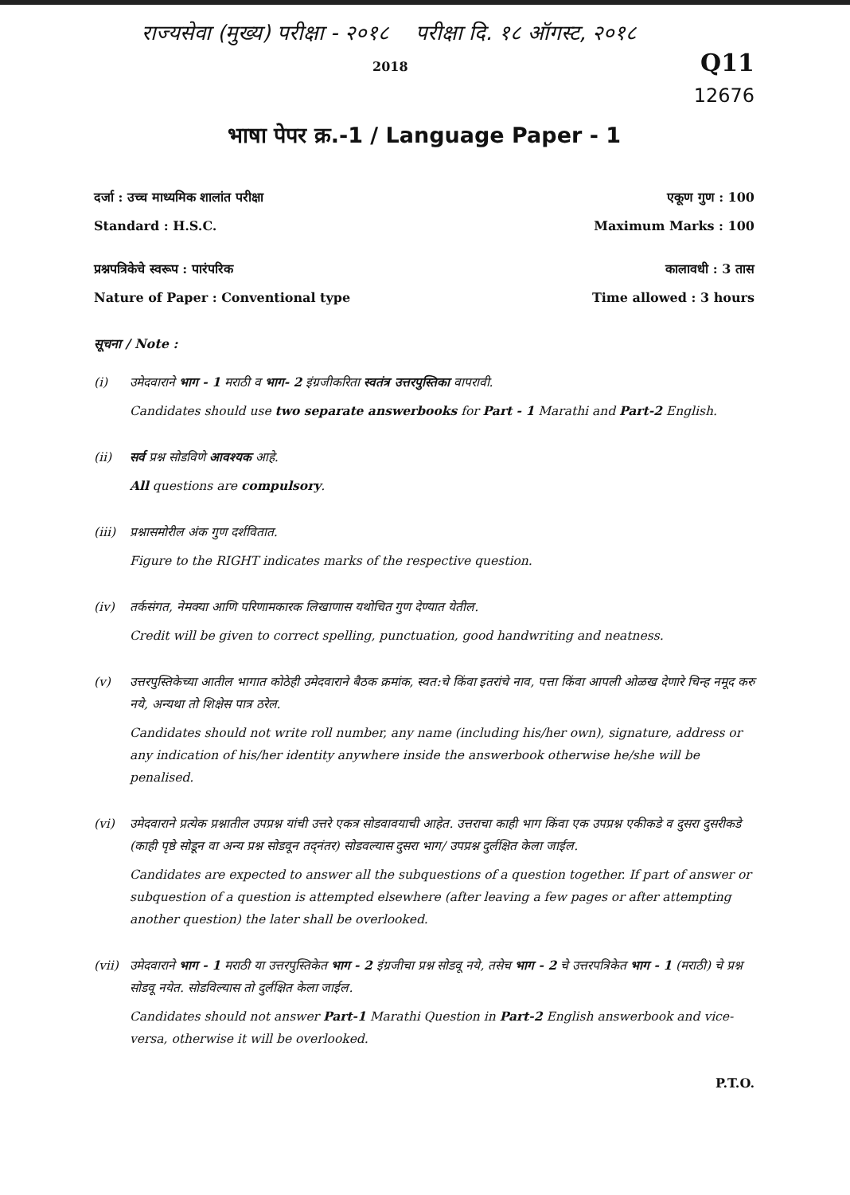राज्यसेवा (मुख्य) परीक्षा - २०१८ परीक्षा दि. १८ ऑगस्ट, २०१८
2018 Q11
12676
भाषा पेपर क्र.-1 / Language Paper - 1
दर्जा : उच्च माध्यमिक शालांत परीक्षा एकूण गुण : 100
Standard : H.S.C. Maximum Marks : 100
प्रश्नपत्रिकेचे स्वरूप : पारंपरिक कालावधी : 3 तास
Nature of Paper : Conventional type Time allowed : 3 hours
सूचना / Note :
(i) उमेदवाराने भाग - 1 मराठी व भाग- 2 इंग्रजीकरिता स्वतंत्र उत्तरपुस्तिका वापरावी.
Candidates should use two separate answerbooks for Part - 1 Marathi and Part-2 English.
(ii) सर्व प्रश्न सोडविणे आवश्यक आहे.
All questions are compulsory.
(iii)
प्रश्नासमोरील अंक गुण दर्शवितात.
Figure to the RIGHT indicates marks of the respective question.
(iv) तर्कसंगत, नेमक्या आणि परिणामकारक लिखाणास यथोचित गुण देण्यात येतील.
Credit will be given to correct spelling, punctuation, good handwriting and neatness.
(v) उत्तरपुस्तिकेच्या आतील भागात कोठेही उमेदवाराने बैठक क्रमांक, स्वत:चे किंवा इतरांचे नाव, पत्ता किंवा आपली ओळख देणारे चिन्ह नमूद करु नये, अन्यथा तो शिक्षेस पात्र ठरेल.
Candidates should not write roll number, any name (including his/her own), signature, address or any indication of his/her identity anywhere inside the answerbook otherwise he/she will be penalised.
(vi) उमेदवाराने प्रत्येक प्रश्नातील उपप्रश्न यांची उत्तरे एकत्र सोडवावयाची आहेत. उत्तराचा काही भाग किंवा एक उपप्रश्न एकीकडे व दुसरा दुसरीकडे (काही पृष्ठे सोडून वा अन्य प्रश्न सोडवून तद्नंतर) सोडवल्यास दुसरा भाग/ उपप्रश्न दुर्लक्षित केला जाईल.
Candidates are expected to answer all the subquestions of a question together. If part of answer or subquestion of a question is attempted elsewhere (after leaving a few pages or after attempting another question) the later shall be overlooked.
(vii)
उमेदवाराने भाग - 1 मराठी या उत्तरपुस्तिकेत भाग - 2 इंग्रजीचा प्रश्न सोडवू नये, तसेच भाग - 2 चे उत्तरपत्रिकेत भाग - 1 (मराठी) चे प्रश्न सोडवू नयेत. सोडविल्यास तो दुर्लक्षित केला जाईल.
Candidates should not answer Part-1 Marathi Question in Part-2 English answerbook and vice-versa, otherwise it will be overlooked.
P.T.O.